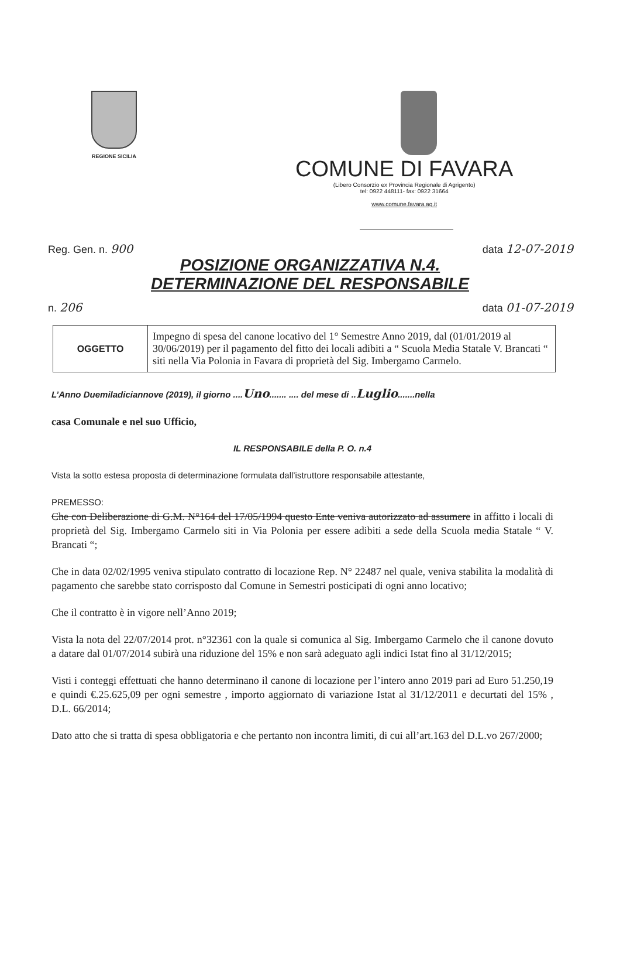REGIONE SICILIA
COMUNE DI FAVARA
(Libero Consorzio ex Provincia Regionale di Agrigento)
tel: 0922 448111- fax: 0922 31664
www.comune.favara.ag.it
Reg. Gen. n. 900 data 12-07-2019
POSIZIONE ORGANIZZATIVA N.4.
DETERMINAZIONE DEL RESPONSABILE
n. 206 data 01-07-2019
| OGGETTO | Impegno di spesa del canone locativo del 1° Semestre Anno 2019, dal (01/01/2019 al 30/06/2019) per il pagamento del fitto dei locali adibiti a “ Scuola Media Statale V. Brancati “ siti nella Via Polonia in Favara di proprietà del Sig. Imbergamo Carmelo. |
L’Anno Duemiladiciannove (2019), il giorno ....Uno....... .... del mese di ..Luglio.......nella
casa Comunale e nel suo Ufficio,
IL RESPONSABILE della P. O. n.4
Vista la sotto estesa proposta di determinazione formulata dall’istruttore responsabile attestante,
PREMESSO:
Che con Deliberazione di G.M. N°164 del 17/05/1994 questo Ente veniva autorizzato ad assumere in affitto i locali di proprietà del Sig. Imbergamo Carmelo siti in Via Polonia per essere adibiti a sede della Scuola media Statale “ V. Brancati “;
Che in data 02/02/1995 veniva stipulato contratto di locazione Rep. N° 22487 nel quale, veniva stabilita la modalità di pagamento che sarebbe stato corrisposto dal Comune in Semestri posticipati di ogni anno locativo;
Che il contratto è in vigore nell’Anno 2019;
Vista la nota del 22/07/2014 prot. n°32361 con la quale si comunica al Sig. Imbergamo Carmelo che il canone dovuto a datare dal 01/07/2014 subirà una riduzione del 15% e non sarà adeguato agli indici Istat fino al 31/12/2015;
Visti i conteggi effettuati che hanno determinano il canone di locazione per l’intero anno 2019 pari ad Euro 51.250,19 e quindi €.25.625,09 per ogni semestre , importo aggiornato di variazione Istat al 31/12/2011 e decurtati del 15% , D.L. 66/2014;
Dato atto che si tratta di spesa obbligatoria e che pertanto non incontra limiti, di cui all’art.163 del D.L.vo 267/2000;